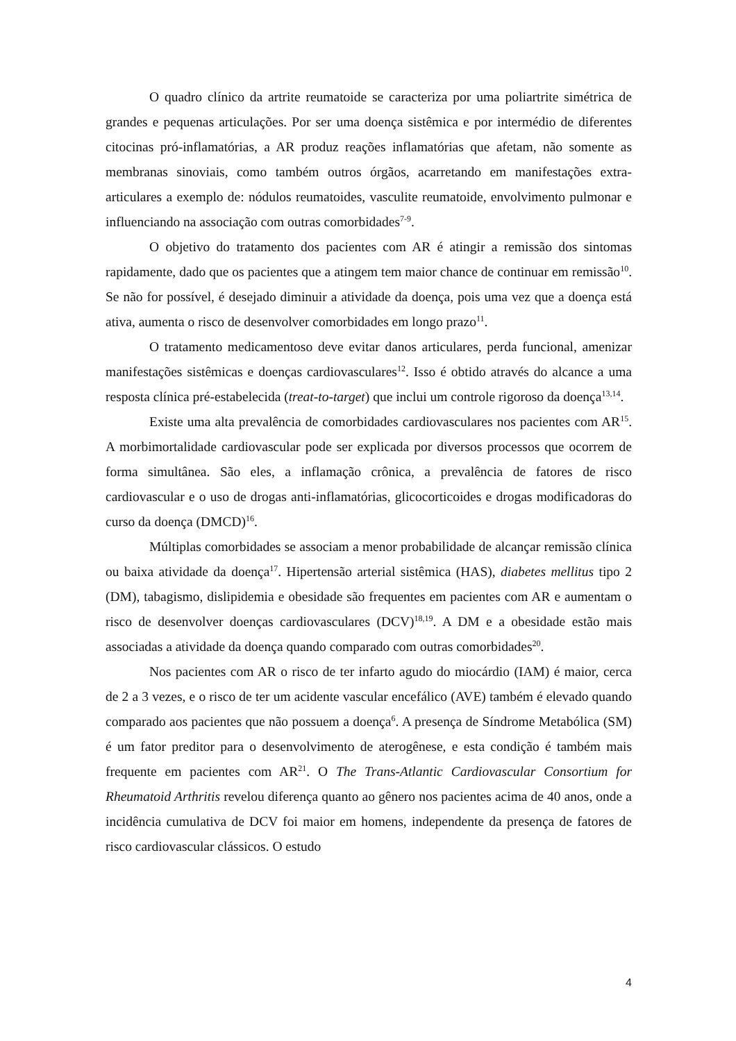O quadro clínico da artrite reumatoide se caracteriza por uma poliartrite simétrica de grandes e pequenas articulações. Por ser uma doença sistêmica e por intermédio de diferentes citocinas pró-inflamatórias, a AR produz reações inflamatórias que afetam, não somente as membranas sinoviais, como também outros órgãos, acarretando em manifestações extra-articulares a exemplo de: nódulos reumatoides, vasculite reumatoide, envolvimento pulmonar e influenciando na associação com outras comorbidades<sup>7-9</sup>.
O objetivo do tratamento dos pacientes com AR é atingir a remissão dos sintomas rapidamente, dado que os pacientes que a atingem tem maior chance de continuar em remissão<sup>10</sup>. Se não for possível, é desejado diminuir a atividade da doença, pois uma vez que a doença está ativa, aumenta o risco de desenvolver comorbidades em longo prazo<sup>11</sup>.
O tratamento medicamentoso deve evitar danos articulares, perda funcional, amenizar manifestações sistêmicas e doenças cardiovasculares<sup>12</sup>. Isso é obtido através do alcance a uma resposta clínica pré-estabelecida (treat-to-target) que inclui um controle rigoroso da doença<sup>13,14</sup>.
Existe uma alta prevalência de comorbidades cardiovasculares nos pacientes com AR<sup>15</sup>. A morbimortalidade cardiovascular pode ser explicada por diversos processos que ocorrem de forma simultânea. São eles, a inflamação crônica, a prevalência de fatores de risco cardiovascular e o uso de drogas anti-inflamatórias, glicocorticoides e drogas modificadoras do curso da doença (DMCD)<sup>16</sup>.
Múltiplas comorbidades se associam a menor probabilidade de alcançar remissão clínica ou baixa atividade da doença<sup>17</sup>. Hipertensão arterial sistêmica (HAS), diabetes mellitus tipo 2 (DM), tabagismo, dislipidemia e obesidade são frequentes em pacientes com AR e aumentam o risco de desenvolver doenças cardiovasculares (DCV)<sup>18,19</sup>. A DM e a obesidade estão mais associadas a atividade da doença quando comparado com outras comorbidades<sup>20</sup>.
Nos pacientes com AR o risco de ter infarto agudo do miocárdio (IAM) é maior, cerca de 2 a 3 vezes, e o risco de ter um acidente vascular encefálico (AVE) também é elevado quando comparado aos pacientes que não possuem a doença<sup>6</sup>. A presença de Síndrome Metabólica (SM) é um fator preditor para o desenvolvimento de aterogênese, e esta condição é também mais frequente em pacientes com AR<sup>21</sup>. O The Trans-Atlantic Cardiovascular Consortium for Rheumatoid Arthritis revelou diferença quanto ao gênero nos pacientes acima de 40 anos, onde a incidência cumulativa de DCV foi maior em homens, independente da presença de fatores de risco cardiovascular clássicos. O estudo
4